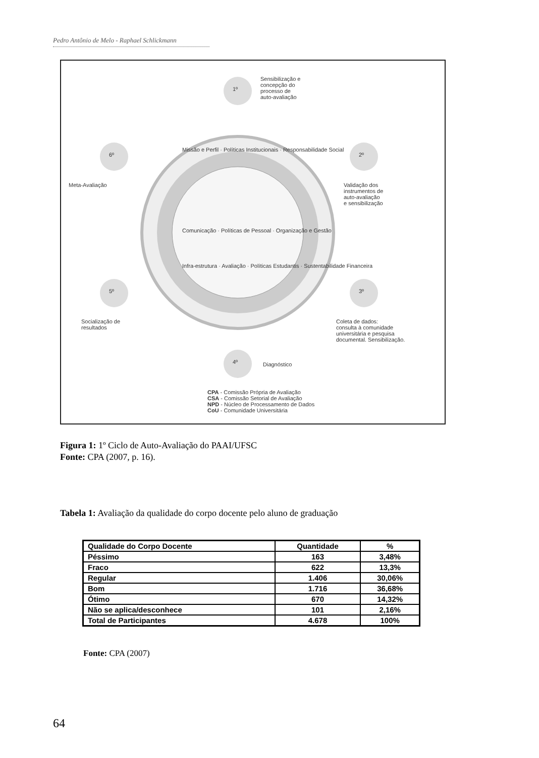Pedro Antônio de Melo - Raphael Schlickmann
Sensibilização e
concepção do
processo de
auto-avaliação
1º
2º
3º
4º
5º
6º
Validação dos
instrumentos de
auto-avaliação
e sensibilização
Meta-Avaliação
Coleta de dados:
consulta à comunidade
universitária e pesquisa
documental. Sensibilização.
Socialização de
resultados
Diagnóstico
Missão e Perfil · Políticas Institucionais · Responsabilidade Social
Comunicação · Políticas de Pessoal · Organização e Gestão
Infra-estrutura · Avaliação · Políticas Estudantis · Sustentabilidade Financeira
CPA - Comissão Própria de Avaliação
CSA - Comissão Setorial de Avaliação
NPD - Núcleo de Processamento de Dados
CoU - Comunidade Universitária
Figura 1: 1º Ciclo de Auto-Avaliação do PAAI/UFSC
Fonte: CPA (2007, p. 16).
Tabela 1: Avaliação da qualidade do corpo docente pelo aluno de graduação
| Qualidade do Corpo Docente | Quantidade | % |
| --- | --- | --- |
| Péssimo | 163 | 3,48% |
| Fraco | 622 | 13,3% |
| Regular | 1.406 | 30,06% |
| Bom | 1.716 | 36,68% |
| Ótimo | 670 | 14,32% |
| Não se aplica/desconhece | 101 | 2,16% |
| Total de Participantes | 4.678 | 100% |
Fonte: CPA (2007)
64